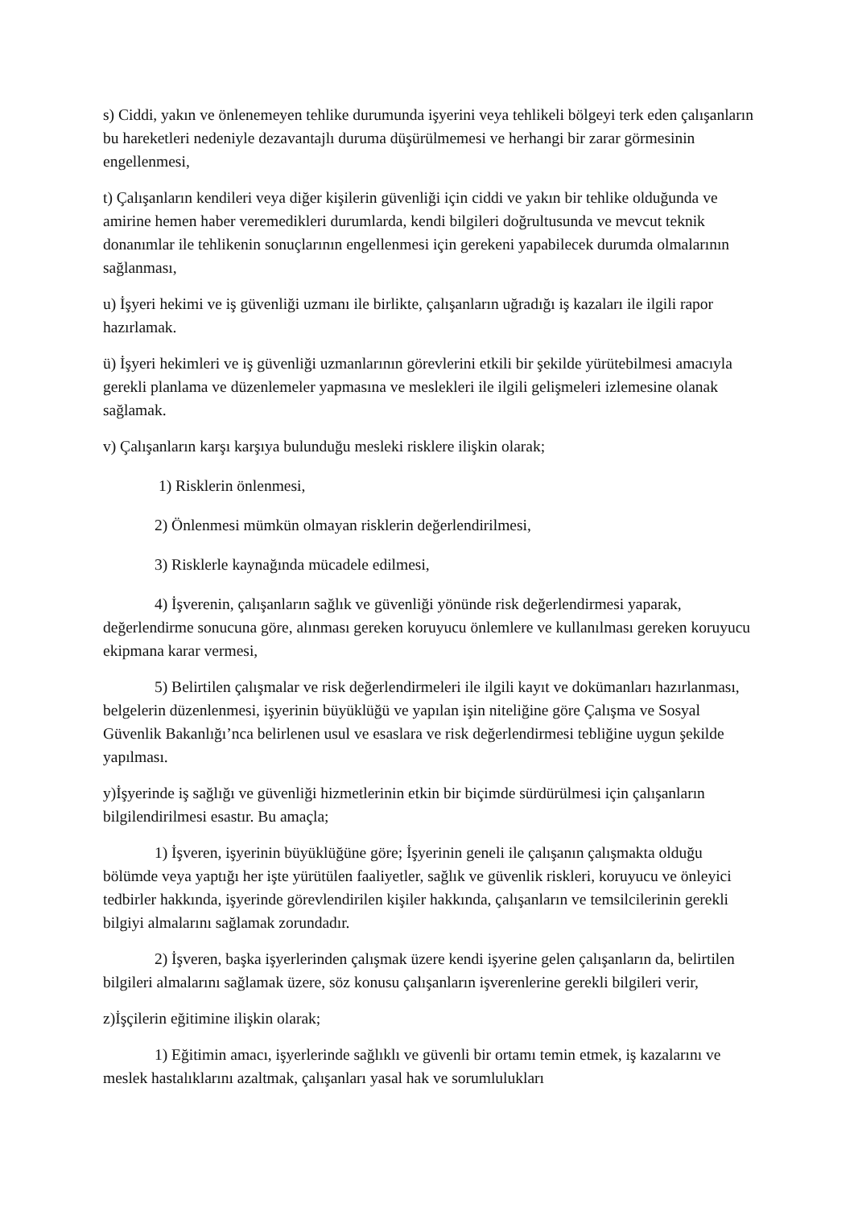s) Ciddi, yakın ve önlenemeyen tehlike durumunda işyerini veya tehlikeli bölgeyi terk eden çalışanların bu hareketleri nedeniyle dezavantajlı duruma düşürülmemesi ve herhangi bir zarar görmesinin engellenmesi,
t) Çalışanların kendileri veya diğer kişilerin güvenliği için ciddi ve yakın bir tehlike olduğunda ve amirine hemen haber veremedikleri durumlarda, kendi bilgileri doğrultusunda ve mevcut teknik donanımlar ile tehlikenin sonuçlarının engellenmesi için gerekeni yapabilecek durumda olmalarının sağlanması,
u) İşyeri hekimi ve iş güvenliği uzmanı ile birlikte, çalışanların uğradığı iş kazaları ile ilgili rapor hazırlamak.
ü) İşyeri hekimleri ve iş güvenliği uzmanlarının görevlerini etkili bir şekilde yürütebilmesi amacıyla gerekli planlama ve düzenlemeler yapmasına ve meslekleri ile ilgili gelişmeleri izlemesine olanak sağlamak.
v) Çalışanların karşı karşıya bulunduğu mesleki risklere ilişkin olarak;
1) Risklerin önlenmesi,
2) Önlenmesi mümkün olmayan risklerin değerlendirilmesi,
3) Risklerle kaynağında mücadele edilmesi,
4) İşverenin, çalışanların sağlık ve güvenliği yönünde risk değerlendirmesi yaparak, değerlendirme sonucuna göre, alınması gereken koruyucu önlemlere ve kullanılması gereken koruyucu ekipmana karar vermesi,
5) Belirtilen çalışmalar ve risk değerlendirmeleri ile ilgili kayıt ve dokümanları hazırlanması, belgelerin düzenlenmesi, işyerinin büyüklüğü ve yapılan işin niteliğine göre Çalışma ve Sosyal Güvenlik Bakanlığı’nca belirlenen usul ve esaslara ve risk değerlendirmesi tebliğine uygun şekilde yapılması.
y)İşyerinde iş sağlığı ve güvenliği hizmetlerinin etkin bir biçimde sürdürülmesi için çalışanların bilgilendirilmesi esastır. Bu amaçla;
1) İşveren, işyerinin büyüklüğüne göre; İşyerinin geneli ile çalışanın çalışmakta olduğu bölümde veya yaptığı her işte yürütülen faaliyetler, sağlık ve güvenlik riskleri, koruyucu ve önleyici tedbirler hakkında, işyerinde görevlendirilen kişiler hakkında, çalışanların ve temsilcilerinin gerekli bilgiyi almalarını sağlamak zorundadır.
2) İşveren, başka işyerlerinden çalışmak üzere kendi işyerine gelen çalışanların da, belirtilen bilgileri almalarını sağlamak üzere, söz konusu çalışanların işverenlerine gerekli bilgileri verir,
z)İşçilerin eğitimine ilişkin olarak;
1) Eğitimin amacı, işyerlerinde sağlıklı ve güvenli bir ortamı temin etmek, iş kazalarını ve meslek hastalıklarını azaltmak, çalışanları yasal hak ve sorumlulukları